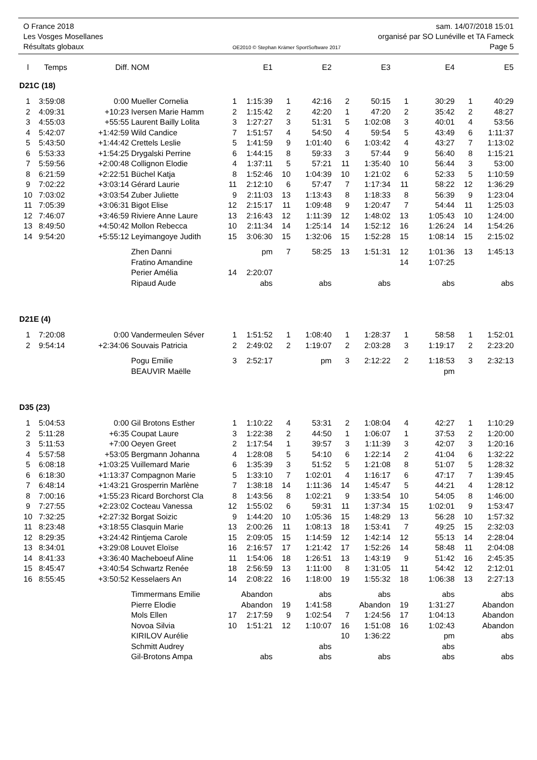O France 2018 sam. 14/07/2018 15:01
Les Vosges Mosellanes organisé par SO Lunéville et TA Fameck
Résultats globaux OE2010 © Stephan Krämer SportSoftware 2017 Page 5
| l | Temps | Diff. | NOM | | E1 | | E2 | | E3 | | E4 | | E5 |
| --- | --- | --- | --- | --- | --- | --- | --- | --- | --- | --- | --- | --- | --- |
| D21C (18) | | | | | | | | | | | | | |
| 1 | 3:59:08 | 0:00 | Mueller Cornelia | 1 | 1:15:39 | 1 | 42:16 | 2 | 50:15 | 1 | 30:29 | 1 | 40:29 |
| 2 | 4:09:31 | +10:23 | Iversen Marie Hamm | 2 | 1:15:42 | 2 | 42:20 | 1 | 47:20 | 2 | 35:42 | 2 | 48:27 |
| 3 | 4:55:03 | +55:55 | Laurent Bailly Lolita | 3 | 1:27:27 | 3 | 51:31 | 5 | 1:02:08 | 3 | 40:01 | 4 | 53:56 |
| 4 | 5:42:07 | +1:42:59 | Wild Candice | 7 | 1:51:57 | 4 | 54:50 | 4 | 59:54 | 5 | 43:49 | 6 | 1:11:37 |
| 5 | 5:43:50 | +1:44:42 | Crettels Leslie | 5 | 1:41:59 | 9 | 1:01:40 | 6 | 1:03:42 | 4 | 43:27 | 7 | 1:13:02 |
| 6 | 5:53:33 | +1:54:25 | Drygalski Perrine | 6 | 1:44:15 | 8 | 59:33 | 3 | 57:44 | 9 | 56:40 | 8 | 1:15:21 |
| 7 | 5:59:56 | +2:00:48 | Collignon Elodie | 4 | 1:37:11 | 5 | 57:21 | 11 | 1:35:40 | 10 | 56:44 | 3 | 53:00 |
| 8 | 6:21:59 | +2:22:51 | Büchel Katja | 8 | 1:52:46 | 10 | 1:04:39 | 10 | 1:21:02 | 6 | 52:33 | 5 | 1:10:59 |
| 9 | 7:02:22 | +3:03:14 | Gérard Laurie | 11 | 2:12:10 | 6 | 57:47 | 7 | 1:17:34 | 11 | 58:22 | 12 | 1:36:29 |
| 10 | 7:03:02 | +3:03:54 | Zuber Juliette | 9 | 2:11:03 | 13 | 1:13:43 | 8 | 1:18:33 | 8 | 56:39 | 9 | 1:23:04 |
| 11 | 7:05:39 | +3:06:31 | Bigot Elise | 12 | 2:15:17 | 11 | 1:09:48 | 9 | 1:20:47 | 7 | 54:44 | 11 | 1:25:03 |
| 12 | 7:46:07 | +3:46:59 | Riviere Anne Laure | 13 | 2:16:43 | 12 | 1:11:39 | 12 | 1:48:02 | 13 | 1:05:43 | 10 | 1:24:00 |
| 13 | 8:49:50 | +4:50:42 | Mollon Rebecca | 10 | 2:11:34 | 14 | 1:25:14 | 14 | 1:52:12 | 16 | 1:26:24 | 14 | 1:54:26 |
| 14 | 9:54:20 | +5:55:12 | Leyimangoye Judith | 15 | 3:06:30 | 15 | 1:32:06 | 15 | 1:52:28 | 15 | 1:08:14 | 15 | 2:15:02 |
| | | | Zhen Danni | | pm | 7 | 58:25 | 13 | 1:51:31 | 12 | 1:01:36 | 13 | 1:45:13 |
| | | | Fratino Amandine | | | | | | | 14 | 1:07:25 | | |
| | | | Perier Amélia | 14 | 2:20:07 | | | | | | | | |
| | | | Ripaud Aude | | abs | | abs | | abs | | abs | | abs |
| D21E (4) | | | | | | | | | | | | | |
| 1 | 7:20:08 | 0:00 | Vandermeulen Séver | 1 | 1:51:52 | 1 | 1:08:40 | 1 | 1:28:37 | 1 | 58:58 | 1 | 1:52:01 |
| 2 | 9:54:14 | +2:34:06 | Souvais Patricia | 2 | 2:49:02 | 2 | 1:19:07 | 2 | 2:03:28 | 3 | 1:19:17 | 2 | 2:23:20 |
| | | | Pogu Emilie | 3 | 2:52:17 | | pm | 3 | 2:12:22 | 2 | 1:18:53 | 3 | 2:32:13 |
| | | | BEAUVIR Maëlle | | | | | | | | pm | | |
| D35 (23) | | | | | | | | | | | | | |
| 1 | 5:04:53 | 0:00 | Gil Brotons Esther | 1 | 1:10:22 | 4 | 53:31 | 2 | 1:08:04 | 4 | 42:27 | 1 | 1:10:29 |
| 2 | 5:11:28 | +6:35 | Coupat Laure | 3 | 1:22:38 | 2 | 44:50 | 1 | 1:06:07 | 1 | 37:53 | 2 | 1:20:00 |
| 3 | 5:11:53 | +7:00 | Oeyen Greet | 2 | 1:17:54 | 1 | 39:57 | 3 | 1:11:39 | 3 | 42:07 | 3 | 1:20:16 |
| 4 | 5:57:58 | +53:05 | Bergmann Johanna | 4 | 1:28:08 | 5 | 54:10 | 6 | 1:22:14 | 2 | 41:04 | 6 | 1:32:22 |
| 5 | 6:08:18 | +1:03:25 | Vuillemard Marie | 6 | 1:35:39 | 3 | 51:52 | 5 | 1:21:08 | 8 | 51:07 | 5 | 1:28:32 |
| 6 | 6:18:30 | +1:13:37 | Compagnon Marie | 5 | 1:33:10 | 7 | 1:02:01 | 4 | 1:16:17 | 6 | 47:17 | 7 | 1:39:45 |
| 7 | 6:48:14 | +1:43:21 | Grosperrin Marlène | 7 | 1:38:18 | 14 | 1:11:36 | 14 | 1:45:47 | 5 | 44:21 | 4 | 1:28:12 |
| 8 | 7:00:16 | +1:55:23 | Ricard Borchorst Cla | 8 | 1:43:56 | 8 | 1:02:21 | 9 | 1:33:54 | 10 | 54:05 | 8 | 1:46:00 |
| 9 | 7:27:55 | +2:23:02 | Cocteau Vanessa | 12 | 1:55:02 | 6 | 59:31 | 11 | 1:37:34 | 15 | 1:02:01 | 9 | 1:53:47 |
| 10 | 7:32:25 | +2:27:32 | Borgat Soizic | 9 | 1:44:20 | 10 | 1:05:36 | 15 | 1:48:29 | 13 | 56:28 | 10 | 1:57:32 |
| 11 | 8:23:48 | +3:18:55 | Clasquin Marie | 13 | 2:00:26 | 11 | 1:08:13 | 18 | 1:53:41 | 7 | 49:25 | 15 | 2:32:03 |
| 12 | 8:29:35 | +3:24:42 | Rintjema Carole | 15 | 2:09:05 | 15 | 1:14:59 | 12 | 1:42:14 | 12 | 55:13 | 14 | 2:28:04 |
| 13 | 8:34:01 | +3:29:08 | Louvet Eloïse | 16 | 2:16:57 | 17 | 1:21:42 | 17 | 1:52:26 | 14 | 58:48 | 11 | 2:04:08 |
| 14 | 8:41:33 | +3:36:40 | Macheboeuf Aline | 11 | 1:54:06 | 18 | 1:26:51 | 13 | 1:43:19 | 9 | 51:42 | 16 | 2:45:35 |
| 15 | 8:45:47 | +3:40:54 | Schwartz Renée | 18 | 2:56:59 | 13 | 1:11:00 | 8 | 1:31:05 | 11 | 54:42 | 12 | 2:12:01 |
| 16 | 8:55:45 | +3:50:52 | Kesselaers An | 14 | 2:08:22 | 16 | 1:18:00 | 19 | 1:55:32 | 18 | 1:06:38 | 13 | 2:27:13 |
| | | | Timmermans Emilie | | Abandon | | abs | | abs | | abs | | abs |
| | | | Pierre Elodie | | Abandon | 19 | 1:41:58 | | Abandon | 19 | 1:31:27 | | Abandon |
| | | | Mols Ellen | 17 | 2:17:59 | 9 | 1:02:54 | 7 | 1:24:56 | 17 | 1:04:13 | | Abandon |
| | | | Novoa Silvia | 10 | 1:51:21 | 12 | 1:10:07 | 16 | 1:51:08 | 16 | 1:02:43 | | Abandon |
| | | | KIRILOV Aurélie | | | | | 10 | 1:36:22 | | pm | | abs |
| | | | Schmitt Audrey | | | | abs | | | | abs | | |
| | | | Gil-Brotons Ampa | | abs | | abs | | abs | | abs | | abs |